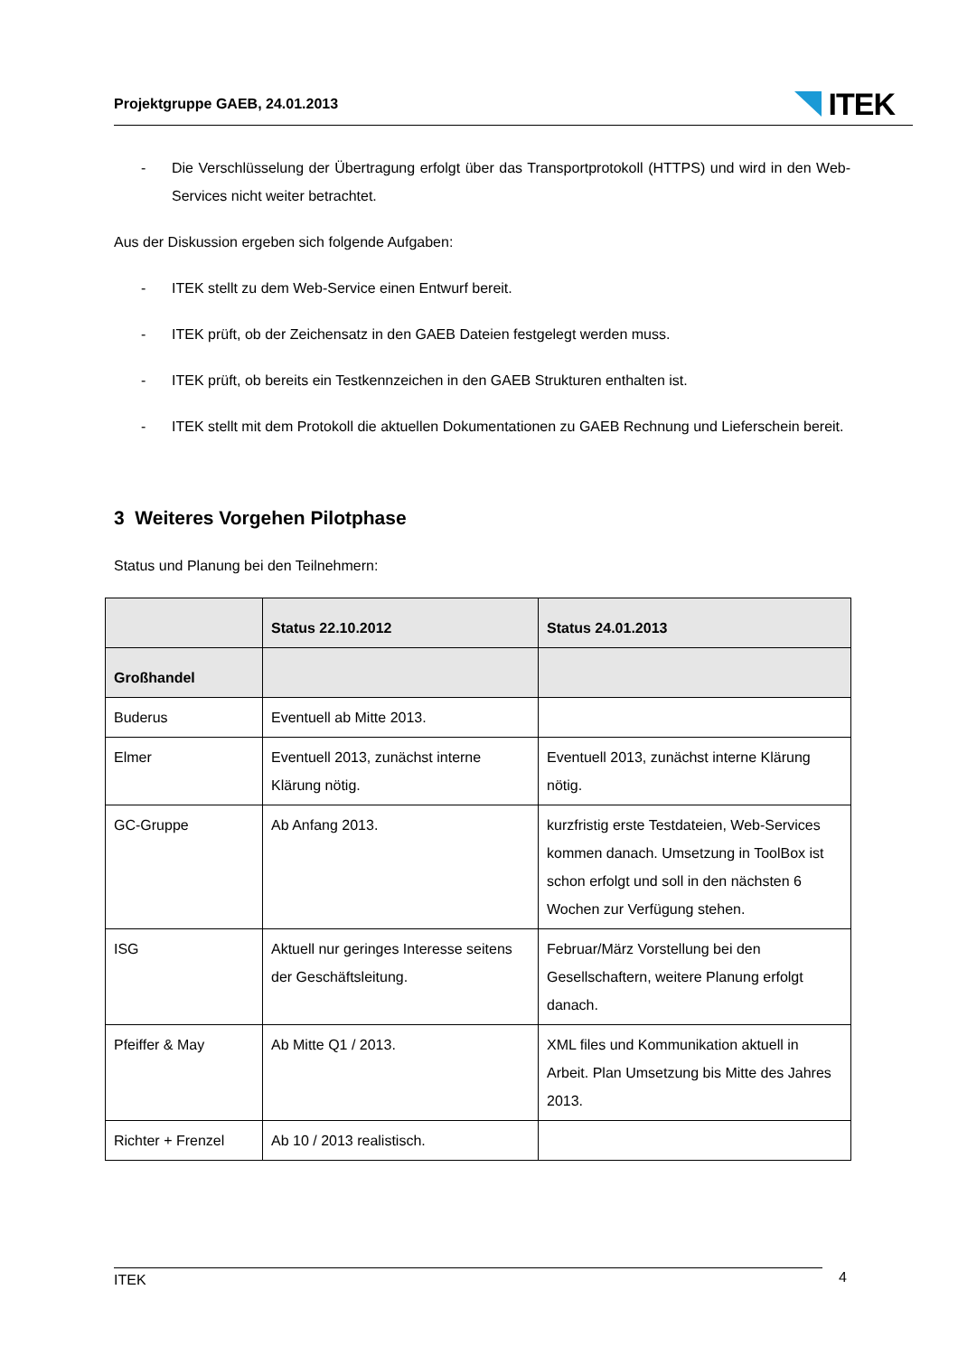Projektgruppe GAEB, 24.01.2013
ITEK
- Die Verschlüsselung der Übertragung erfolgt über das Transportprotokoll (HTTPS) und wird in den Web-Services nicht weiter betrachtet.
Aus der Diskussion ergeben sich folgende Aufgaben:
- ITEK stellt zu dem Web-Service einen Entwurf bereit.
- ITEK prüft, ob der Zeichensatz in den GAEB Dateien festgelegt werden muss.
- ITEK prüft, ob bereits ein Testkennzeichen in den GAEB Strukturen enthalten ist.
- ITEK stellt mit dem Protokoll die aktuellen Dokumentationen zu GAEB Rechnung und Lieferschein bereit.
3 Weiteres Vorgehen Pilotphase
Status und Planung bei den Teilnehmern:
| | Status 22.10.2012 | Status 24.01.2013 |
| --- | --- | --- |
| Großhandel | | |
| Buderus | Eventuell ab Mitte 2013. | |
| Elmer | Eventuell 2013, zunächst interne Klärung nötig. | Eventuell 2013, zunächst interne Klärung nötig. |
| GC-Gruppe | Ab Anfang 2013. | kurzfristig erste Testdateien, Web-Services kommen danach. Umsetzung in ToolBox ist schon erfolgt und soll in den nächsten 6 Wochen zur Verfügung stehen. |
| ISG | Aktuell nur geringes Interesse seitens der Geschäftsleitung. | Februar/März Vorstellung bei den Gesellschaftern, weitere Planung erfolgt danach. |
| Pfeiffer & May | Ab Mitte Q1 / 2013. | XML files und Kommunikation aktuell in Arbeit. Plan Umsetzung bis Mitte des Jahres 2013. |
| Richter + Frenzel | Ab 10 / 2013 realistisch. | |
ITEK 4